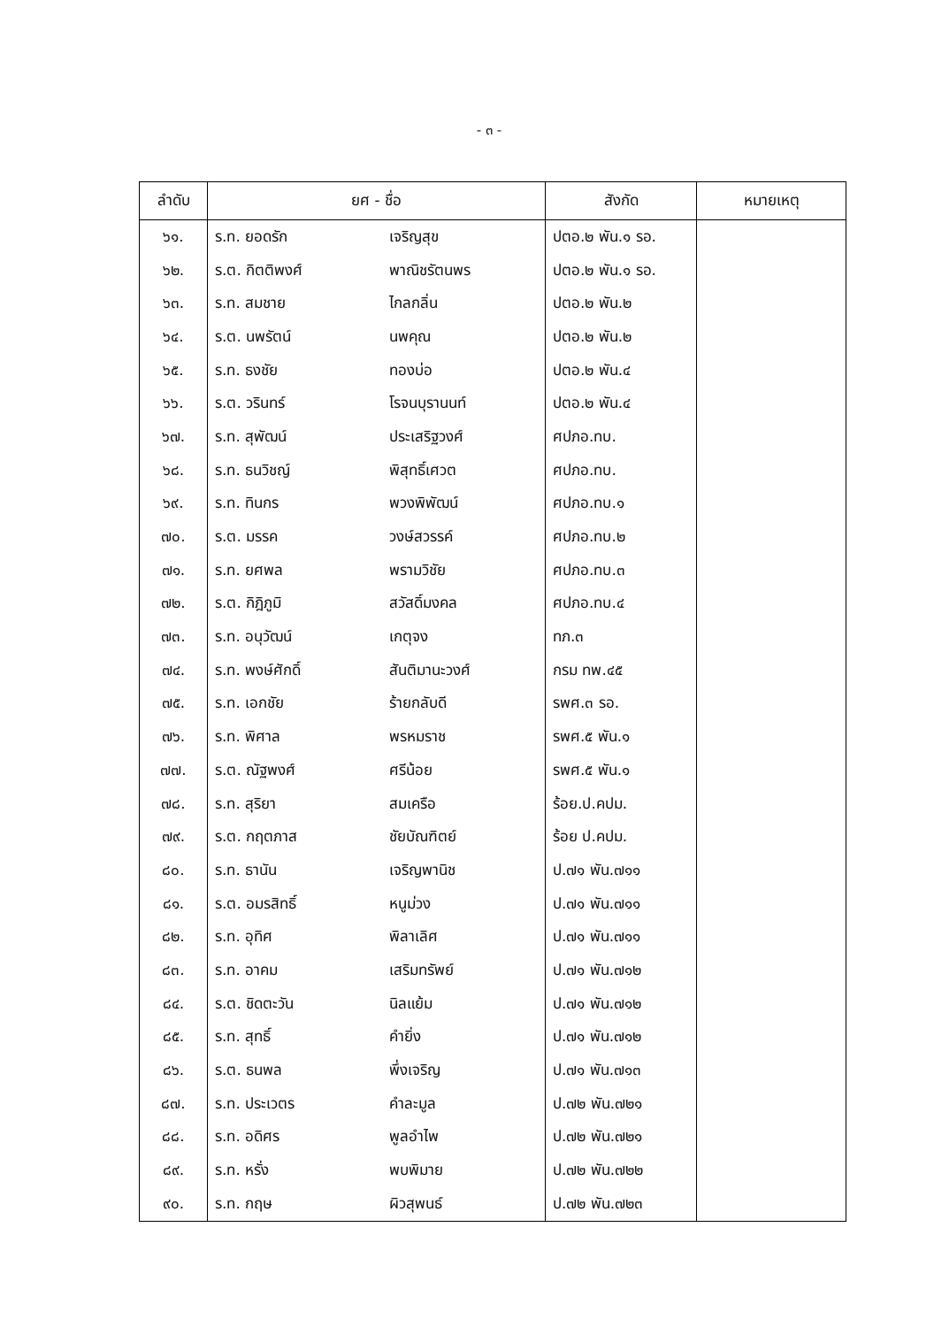- ๓ -
| ลำดับ | ยศ - ชื่อ | | สังกัด | หมายเหตุ |
| --- | --- | --- | --- | --- |
| ๖๑. | ร.ท. ยอดรัก | เจริญสุข | ปตอ.๒ พัน.๑ รอ. | |
| ๖๒. | ร.ต. กิตติพงศ์ | พาณิชรัตนพร | ปตอ.๒ พัน.๑ รอ. | |
| ๖๓. | ร.ท. สมชาย | ไกลกลิ่น | ปตอ.๒ พัน.๒ | |
| ๖๔. | ร.ต. นพรัตน์ | นพคุณ | ปตอ.๒ พัน.๒ | |
| ๖๕. | ร.ท. ธงชัย | ทองบ่อ | ปตอ.๒ พัน.๔ | |
| ๖๖. | ร.ต. วรินทร์ | โรจนบุรานนท์ | ปตอ.๒ พัน.๔ | |
| ๖๗. | ร.ท. สุพัฒน์ | ประเสริฐวงศ์ | ศปภอ.ทบ. | |
| ๖๘. | ร.ท. ธนวิชญ์ | พิสุทธิ์เศวต | ศปภอ.ทบ. | |
| ๖๙. | ร.ท. ทินกร | พวงพิพัฒน์ | ศปภอ.ทบ.๑ | |
| ๗๐. | ร.ต. มรรค | วงษ์สวรรค์ | ศปภอ.ทบ.๒ | |
| ๗๑. | ร.ท. ยศพล | พรามวิชัย | ศปภอ.ทบ.๓ | |
| ๗๒. | ร.ต. กิฎิภูมิ | สวัสดิ์มงคล | ศปภอ.ทบ.๔ | |
| ๗๓. | ร.ท. อนุวัฒน์ | เกตุจง | ทภ.๓ | |
| ๗๔. | ร.ท. พงษ์ศักดิ์ | สันติมานะวงศ์ | กรม ทพ.๔๕ | |
| ๗๕. | ร.ท. เอกชัย | ร้ายกลับดี | รพศ.๓ รอ. | |
| ๗๖. | ร.ท. พิศาล | พรหมราช | รพศ.๕ พัน.๑ | |
| ๗๗. | ร.ต. ณัฐพงศ์ | ศรีน้อย | รพศ.๕ พัน.๑ | |
| ๗๘. | ร.ท. สุริยา | สมเครือ | ร้อย.ป.คปม. | |
| ๗๙. | ร.ต. กฤตภาส | ชัยบัณฑิตย์ | ร้อย ป.คปม. | |
| ๘๐. | ร.ท. ธานัน | เจริญพานิช | ป.๗๑ พัน.๗๑๑ | |
| ๘๑. | ร.ต. อมรสิทธิ์ | หนูม่วง | ป.๗๑ พัน.๗๑๑ | |
| ๘๒. | ร.ท. อุทิศ | พิลาเลิศ | ป.๗๑ พัน.๗๑๑ | |
| ๘๓. | ร.ท. อาคม | เสริมทรัพย์ | ป.๗๑ พัน.๗๑๒ | |
| ๘๔. | ร.ต. ชิดตะวัน | นิลแย้ม | ป.๗๑ พัน.๗๑๒ | |
| ๘๕. | ร.ท. สุทธิ์ | คำยิ่ง | ป.๗๑ พัน.๗๑๒ | |
| ๘๖. | ร.ต. ธนพล | พึ่งเจริญ | ป.๗๑ พัน.๗๑๓ | |
| ๘๗. | ร.ท. ประเวตร | คำละมูล | ป.๗๒ พัน.๗๒๑ | |
| ๘๘. | ร.ท. อดิศร | พูลอำไพ | ป.๗๒ พัน.๗๒๑ | |
| ๘๙. | ร.ท. หรั่ง | พบพิมาย | ป.๗๒ พัน.๗๒๒ | |
| ๙๐. | ร.ท. กฤษ | ผิวสุพนธ์ | ป.๗๒ พัน.๗๒๓ | |